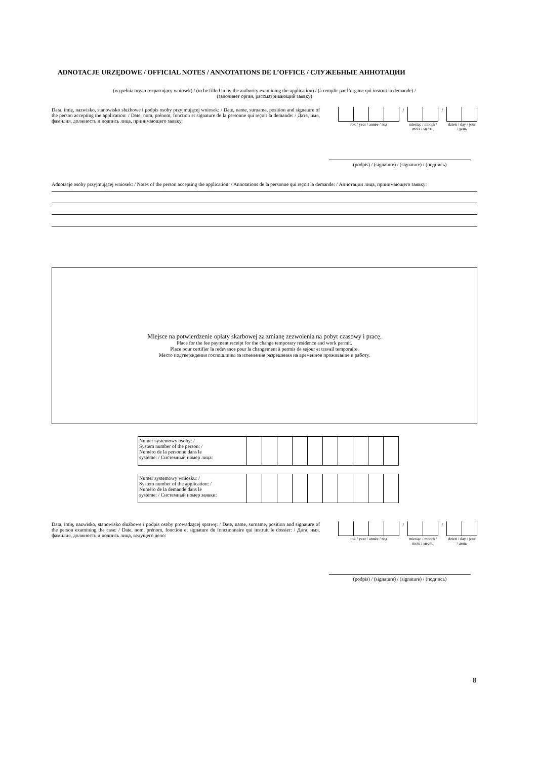ADNOTACJE URZĘDOWE / OFFICIAL NOTES / ANNOTATIONS DE L’OFFICE / СЛУЖЕБНЫЕ АННОТАЦИИ
(wypełnia organ rozpatrujący wniosek) / (to be filled in by the authority examining the application) / (à remplir par l’organe qui instruit la demande) /
(заполняет орган, рассматривающий заявку)
Data, imię, nazwisko, stanowisko służbowe i podpis osoby przyjmującej wniosek: / Date, name, surname, position and signature of the person accepting the application: / Date, nom, prénom, fonction et signature de la personne qui reçoit la demande: / Дата, имя, фамилия, должность и подпись лица, принимающего заявку:
| | | | | / | | | / | | |
| rok / year / année / год | | | | | miesiąc / month / mois / месяц | | | dzień / day / jour / день | |
(podpis) / (signature) / (signature) / (подпись)
Adnotacje osoby przyjmującej wniosek: / Notes of the person accepting the application: / Annotations de la personne qui reçoit la demande: / Аннотации лица, принимающего заявку:
Miejsce na potwierdzenie opłaty skarbowej za zmianę zezwolenia na pobyt czasowy i pracę.
Place for the fee payment receipt for the change temporary residence and work permit.
Place pour certifier la redevance pour la changement à permis de sejour et travail temporaire.
Место подтверждения госпошлины за изменение разрешения на временное проживание и работу.
| Numer systemowy osoby: / System number of the person: / Numéro de la personne dans le système: / Системный номер лица: | | | | | | | | | | |
| Numer systemowy wniosku: / System number of the application: / Numéro de la demande dans le système: / Системный номер заявки: | | | | | | | | | | |
Data, imię, nazwisko, stanowisko służbowe i podpis osoby prowadzącej sprawę: / Date, name, surname, position and signature of the person examining the case: / Date, nom, prénom, fonction et signature du fonctionnaire qui instruit le dossier: / Дата, имя, фамилия, должность и подпись лица, ведущего дело:
| | | | | / | | | / | | |
| rok / year / année / год | | | | | miesiąc / month / mois / месяц | | | dzień / day / jour / день | |
(podpis) / (signature) / (signature) / (подпись)
8